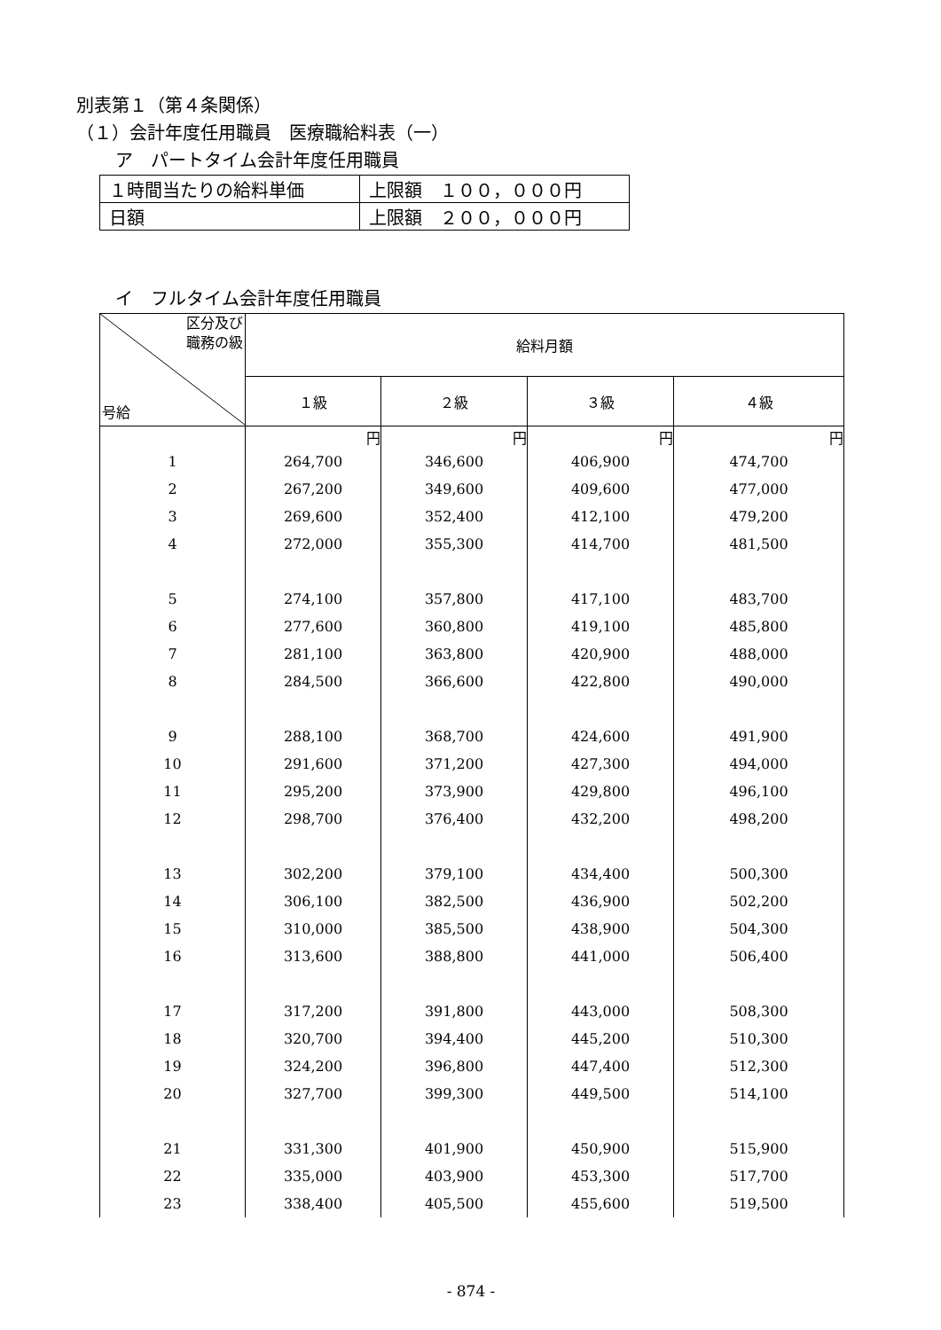別表第１（第４条関係）
（１）会計年度任用職員　医療職給料表（一）
ア　パートタイム会計年度任用職員
| １時間当たりの給料単価 | 上限額 １００，０００円 |
| 日額 | 上限額 ２００，０００円 |
イ　フルタイム会計年度任用職員
| 区分及び 職務の級 号給 | 給料月額 | | | |
| --- | --- | --- | --- | --- |
| | １級 | ２級 | ３級 | ４級 |
| | 円 | 円 | 円 | 円 |
| 1 | 264,700 | 346,600 | 406,900 | 474,700 |
| 2 | 267,200 | 349,600 | 409,600 | 477,000 |
| 3 | 269,600 | 352,400 | 412,100 | 479,200 |
| 4 | 272,000 | 355,300 | 414,700 | 481,500 |
| 5 | 274,100 | 357,800 | 417,100 | 483,700 |
| 6 | 277,600 | 360,800 | 419,100 | 485,800 |
| 7 | 281,100 | 363,800 | 420,900 | 488,000 |
| 8 | 284,500 | 366,600 | 422,800 | 490,000 |
| 9 | 288,100 | 368,700 | 424,600 | 491,900 |
| 10 | 291,600 | 371,200 | 427,300 | 494,000 |
| 11 | 295,200 | 373,900 | 429,800 | 496,100 |
| 12 | 298,700 | 376,400 | 432,200 | 498,200 |
| 13 | 302,200 | 379,100 | 434,400 | 500,300 |
| 14 | 306,100 | 382,500 | 436,900 | 502,200 |
| 15 | 310,000 | 385,500 | 438,900 | 504,300 |
| 16 | 313,600 | 388,800 | 441,000 | 506,400 |
| 17 | 317,200 | 391,800 | 443,000 | 508,300 |
| 18 | 320,700 | 394,400 | 445,200 | 510,300 |
| 19 | 324,200 | 396,800 | 447,400 | 512,300 |
| 20 | 327,700 | 399,300 | 449,500 | 514,100 |
| 21 | 331,300 | 401,900 | 450,900 | 515,900 |
| 22 | 335,000 | 403,900 | 453,300 | 517,700 |
| 23 | 338,400 | 405,500 | 455,600 | 519,500 |
- 874 -